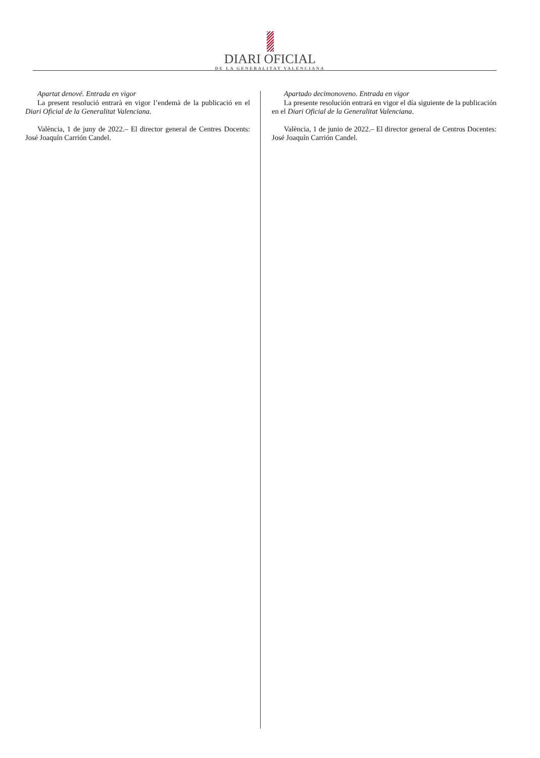DIARI OFICIAL
DE LA GENERALITAT VALENCIANA
Apartat denové. Entrada en vigor
La present resolució entrarà en vigor l’endemà de la publicació en el Diari Oficial de la Generalitat Valenciana.
València, 1 de juny de 2022.– El director general de Centres Docents: José Joaquín Carrión Candel.
Apartado decimonoveno. Entrada en vigor
La presente resolución entrará en vigor el día siguiente de la publicación en el Diari Oficial de la Generalitat Valenciana.
València, 1 de junio de 2022.– El director general de Centros Docentes: José Joaquín Carrión Candel.